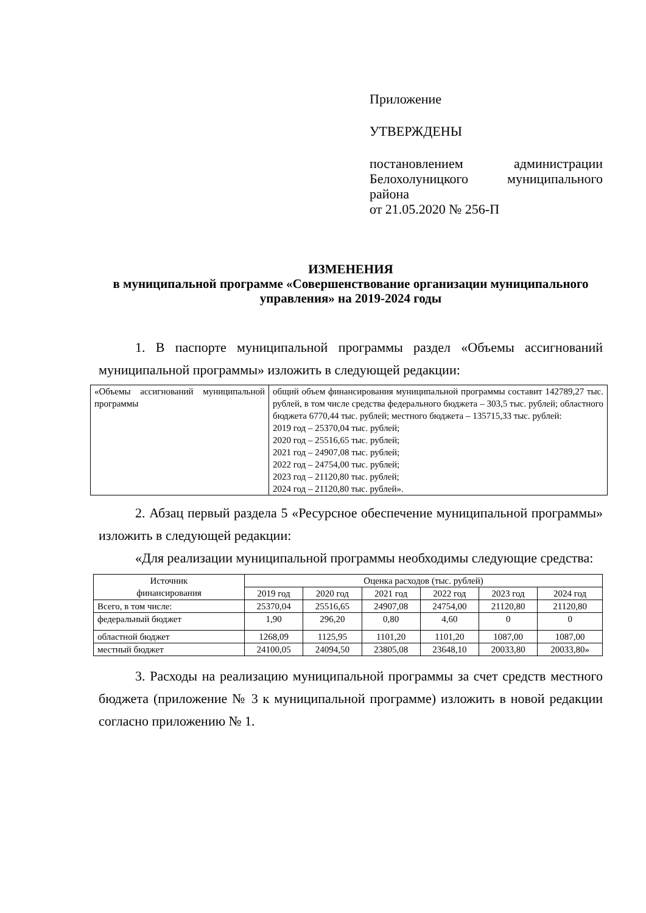Приложение
УТВЕРЖДЕНЫ
постановлением администрации Белохолуницкого муниципального района
от 21.05.2020 № 256-П
ИЗМЕНЕНИЯ
в муниципальной программе «Совершенствование организации муниципального управления» на 2019-2024 годы
1. В паспорте муниципальной программы раздел «Объемы ассигнований муниципальной программы» изложить в следующей редакции:
| «Объемы ассигнований муниципальной программы | общий объем финансирования муниципальной программы составит 142789,27 тыс. рублей, в том числе средства федерального бюджета – 303,5 тыс. рублей; областного бюджета 6770,44 тыс. рублей; местного бюджета – 135715,33 тыс. рублей: 2019 год – 25370,04 тыс. рублей; 2020 год – 25516,65 тыс. рублей; 2021 год – 24907,08 тыс. рублей; 2022 год – 24754,00 тыс. рублей; 2023 год – 21120,80 тыс. рублей; 2024 год – 21120,80 тыс. рублей». |
2. Абзац первый раздела 5 «Ресурсное обеспечение муниципальной программы» изложить в следующей редакции:
«Для реализации муниципальной программы необходимы следующие средства:
| Источник финансирования | Оценка расходов (тыс. рублей) | | | | | |
| --- | --- | --- | --- | --- | --- | --- |
| | 2019 год | 2020 год | 2021 год | 2022 год | 2023 год | 2024 год |
| Всего, в том числе: | 25370,04 | 25516,65 | 24907,08 | 24754,00 | 21120,80 | 21120,80 |
| федеральный бюджет | 1,90 | 296,20 | 0,80 | 4,60 | 0 | 0 |
| областной бюджет | 1268,09 | 1125,95 | 1101,20 | 1101,20 | 1087,00 | 1087,00 |
| местный бюджет | 24100,05 | 24094,50 | 23805,08 | 23648,10 | 20033,80 | 20033,80» |
3. Расходы на реализацию муниципальной программы за счет средств местного бюджета (приложение № 3 к муниципальной программе) изложить в новой редакции согласно приложению № 1.